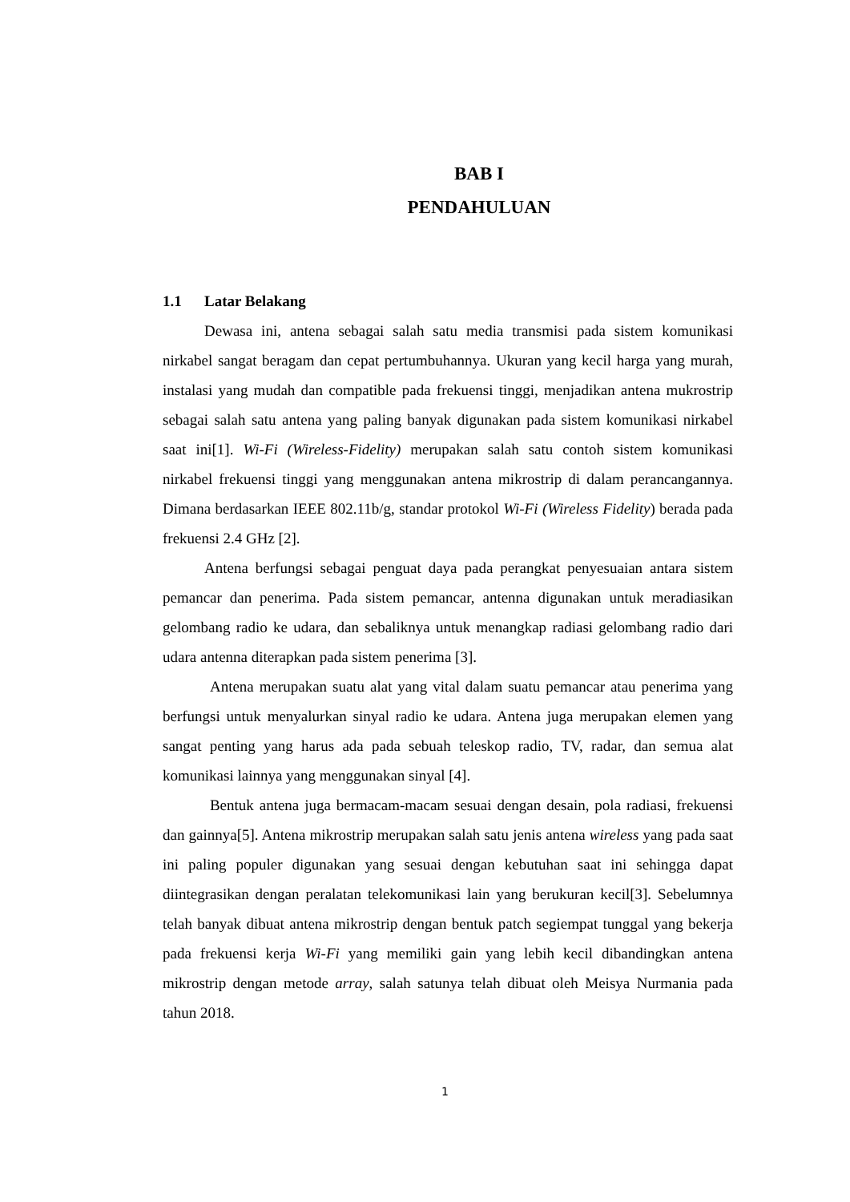BAB I
PENDAHULUAN
1.1 Latar Belakang
Dewasa ini, antena sebagai salah satu media transmisi pada sistem komunikasi nirkabel sangat beragam dan cepat pertumbuhannya. Ukuran yang kecil harga yang murah, instalasi yang mudah dan compatible pada frekuensi tinggi, menjadikan antena mukrostrip sebagai salah satu antena yang paling banyak digunakan pada sistem komunikasi nirkabel saat ini[1]. Wi-Fi (Wireless-Fidelity) merupakan salah satu contoh sistem komunikasi nirkabel frekuensi tinggi yang menggunakan antena mikrostrip di dalam perancangannya. Dimana berdasarkan IEEE 802.11b/g, standar protokol Wi-Fi (Wireless Fidelity) berada pada frekuensi 2.4 GHz [2].
Antena berfungsi sebagai penguat daya pada perangkat penyesuaian antara sistem pemancar dan penerima. Pada sistem pemancar, antenna digunakan untuk meradiasikan gelombang radio ke udara, dan sebaliknya untuk menangkap radiasi gelombang radio dari udara antenna diterapkan pada sistem penerima [3].
Antena merupakan suatu alat yang vital dalam suatu pemancar atau penerima yang berfungsi untuk menyalurkan sinyal radio ke udara. Antena juga merupakan elemen yang sangat penting yang harus ada pada sebuah teleskop radio, TV, radar, dan semua alat komunikasi lainnya yang menggunakan sinyal [4].
Bentuk antena juga bermacam-macam sesuai dengan desain, pola radiasi, frekuensi dan gainnya[5]. Antena mikrostrip merupakan salah satu jenis antena wireless yang pada saat ini paling populer digunakan yang sesuai dengan kebutuhan saat ini sehingga dapat diintegrasikan dengan peralatan telekomunikasi lain yang berukuran kecil[3]. Sebelumnya telah banyak dibuat antena mikrostrip dengan bentuk patch segiempat tunggal yang bekerja pada frekuensi kerja Wi-Fi yang memiliki gain yang lebih kecil dibandingkan antena mikrostrip dengan metode array, salah satunya telah dibuat oleh Meisya Nurmania pada tahun 2018.
1